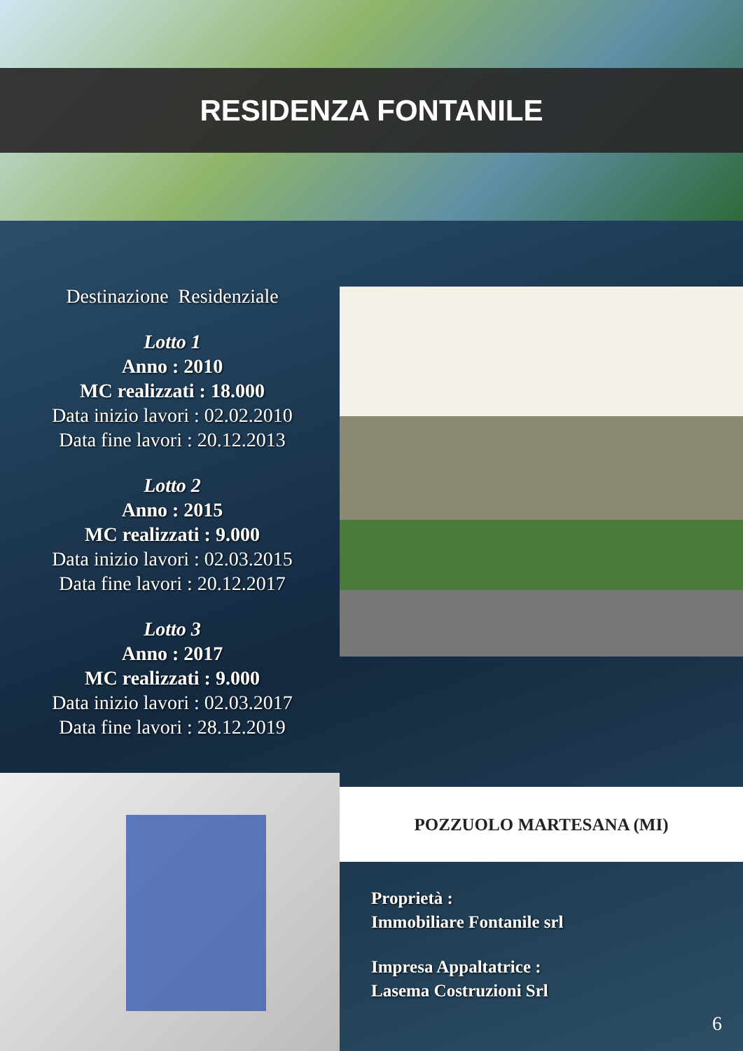RESIDENZA FONTANILE
Destinazione Residenziale
Lotto 1
Anno : 2010
MC realizzati : 18.000
Data inizio lavori : 02.02.2010
Data fine lavori : 20.12.2013
Lotto 2
Anno : 2015
MC realizzati : 9.000
Data inizio lavori : 02.03.2015
Data fine lavori : 20.12.2017
Lotto 3
Anno : 2017
MC realizzati : 9.000
Data inizio lavori : 02.03.2017
Data fine lavori : 28.12.2019
POZZUOLO MARTESANA (MI)
Proprietà :
Immobiliare Fontanile srl
Impresa Appaltatrice :
Lasema Costruzioni Srl
6